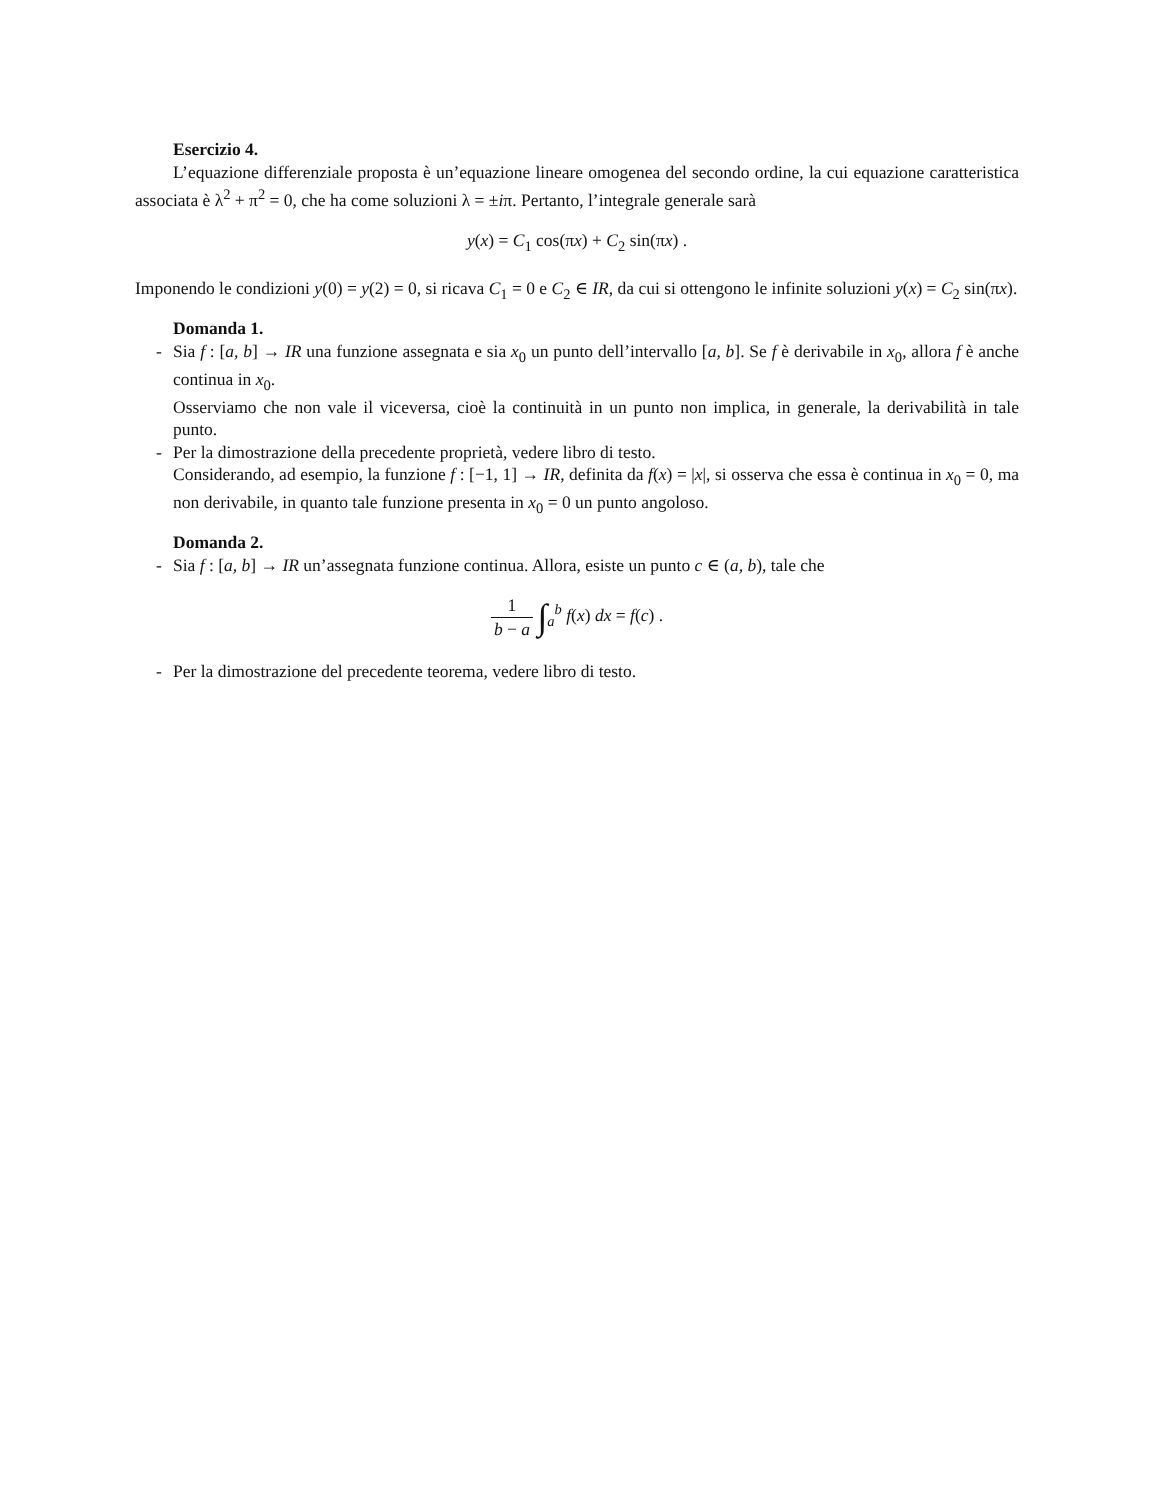Esercizio 4.
L’equazione differenziale proposta è un’equazione lineare omogenea del secondo ordine, la cui equazione caratteristica associata è λ<sup>2</sup> + π<sup>2</sup> = 0, che ha come soluzioni λ = ±iπ. Pertanto, l’integrale generale sarà
y(x) = C<sub>1</sub> cos(πx) + C<sub>2</sub> sin(πx) .
Imponendo le condizioni y(0) = y(2) = 0, si ricava C<sub>1</sub> = 0 e C<sub>2</sub> ∈ IR, da cui si ottengono le infinite soluzioni y(x) = C<sub>2</sub> sin(πx).
Domanda 1.
- Sia f : [a, b] → IR una funzione assegnata e sia x<sub>0</sub> un punto dell’intervallo [a, b]. Se f è derivabile in x<sub>0</sub>, allora f è anche continua in x<sub>0</sub>.
Osserviamo che non vale il viceversa, cioè la continuità in un punto non implica, in generale, la derivabilità in tale punto.
- Per la dimostrazione della precedente proprietà, vedere libro di testo.
Considerando, ad esempio, la funzione f : [−1, 1] → IR, definita da f(x) = |x|, si osserva che essa è continua in x<sub>0</sub> = 0, ma non derivabile, in quanto tale funzione presenta in x<sub>0</sub> = 0 un punto angoloso.
Domanda 2.
- Sia f : [a, b] → IR un’assegnata funzione continua. Allora, esiste un punto c ∈ (a, b), tale che
1 b − a ∫<sub>a</sub><sup>b</sup> f(x) dx = f(c) .
- Per la dimostrazione del precedente teorema, vedere libro di testo.